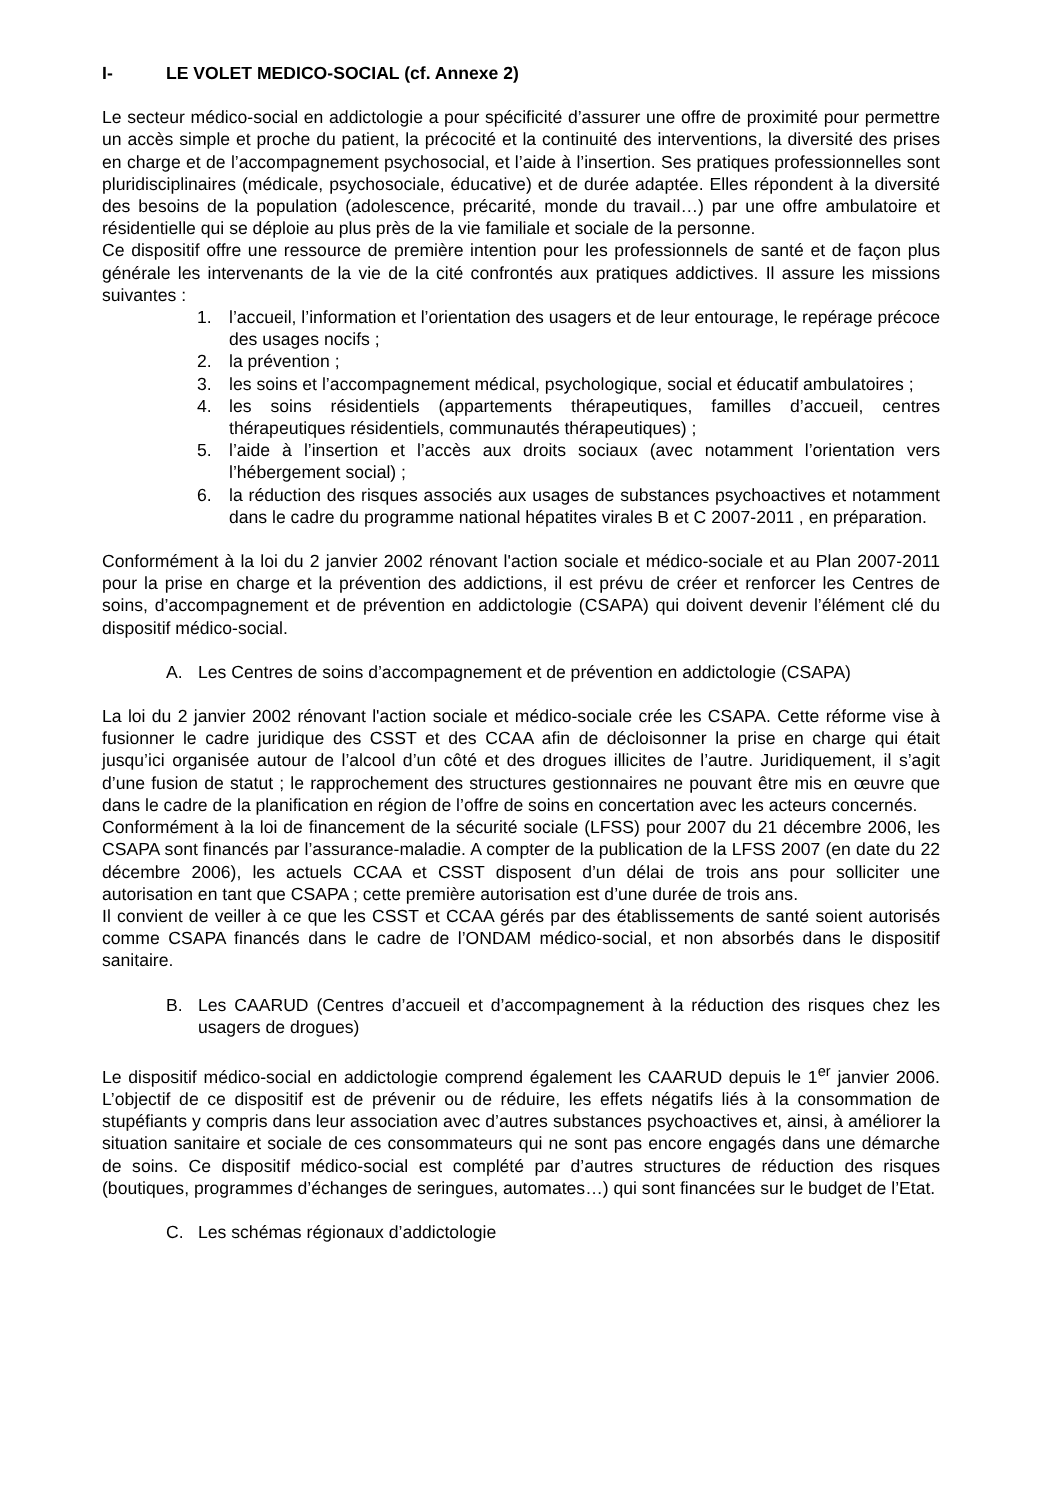I- LE VOLET MEDICO-SOCIAL (cf. Annexe 2)
Le secteur médico-social en addictologie a pour spécificité d’assurer une offre de proximité pour permettre un accès simple et proche du patient, la précocité et la continuité des interventions, la diversité des prises en charge et de l’accompagnement psychosocial, et l’aide à l’insertion. Ses pratiques professionnelles sont pluridisciplinaires (médicale, psychosociale, éducative) et de durée adaptée. Elles répondent à la diversité des besoins de la population (adolescence, précarité, monde du travail…) par une offre ambulatoire et résidentielle qui se déploie au plus près de la vie familiale et sociale de la personne.
Ce dispositif offre une ressource de première intention pour les professionnels de santé et de façon plus générale les intervenants de la vie de la cité confrontés aux pratiques addictives. Il assure les missions suivantes :
1. l’accueil, l’information et l’orientation des usagers et de leur entourage, le repérage précoce des usages nocifs ;
2. la prévention ;
3. les soins et l’accompagnement médical, psychologique, social et éducatif ambulatoires ;
4. les soins résidentiels (appartements thérapeutiques, familles d’accueil, centres thérapeutiques résidentiels, communautés thérapeutiques) ;
5. l’aide à l’insertion et l’accès aux droits sociaux (avec notamment l’orientation vers l’hébergement social) ;
6. la réduction des risques associés aux usages de substances psychoactives et notamment dans le cadre du programme national hépatites virales B et C 2007-2011 , en préparation.
Conformément à la loi du 2 janvier 2002 rénovant l'action sociale et médico-sociale et au Plan 2007-2011 pour la prise en charge et la prévention des addictions, il est prévu de créer et renforcer les Centres de soins, d’accompagnement et de prévention en addictologie (CSAPA) qui doivent devenir l’élément clé du dispositif médico-social.
A. Les Centres de soins d’accompagnement et de prévention en addictologie (CSAPA)
La loi du 2 janvier 2002 rénovant l'action sociale et médico-sociale crée les CSAPA. Cette réforme vise à fusionner le cadre juridique des CSST et des CCAA afin de décloisonner la prise en charge qui était jusqu’ici organisée autour de l’alcool d’un côté et des drogues illicites de l’autre. Juridiquement, il s’agit d’une fusion de statut ; le rapprochement des structures gestionnaires ne pouvant être mis en œuvre que dans le cadre de la planification en région de l’offre de soins en concertation avec les acteurs concernés.
Conformément à la loi de financement de la sécurité sociale (LFSS) pour 2007 du 21 décembre 2006, les CSAPA sont financés par l’assurance-maladie. A compter de la publication de la LFSS 2007 (en date du 22 décembre 2006), les actuels CCAA et CSST disposent d’un délai de trois ans pour solliciter une autorisation en tant que CSAPA ; cette première autorisation est d’une durée de trois ans.
Il convient de veiller à ce que les CSST et CCAA gérés par des établissements de santé soient autorisés comme CSAPA financés dans le cadre de l’ONDAM médico-social, et non absorbés dans le dispositif sanitaire.
B. Les CAARUD (Centres d’accueil et d’accompagnement à la réduction des risques chez les usagers de drogues)
Le dispositif médico-social en addictologie comprend également les CAARUD depuis le 1<sup>er</sup> janvier 2006. L’objectif de ce dispositif est de prévenir ou de réduire, les effets négatifs liés à la consommation de stupéfiants y compris dans leur association avec d’autres substances psychoactives et, ainsi, à améliorer la situation sanitaire et sociale de ces consommateurs qui ne sont pas encore engagés dans une démarche de soins. Ce dispositif médico-social est complété par d’autres structures de réduction des risques (boutiques, programmes d’échanges de seringues, automates…) qui sont financées sur le budget de l’Etat.
C. Les schémas régionaux d’addictologie